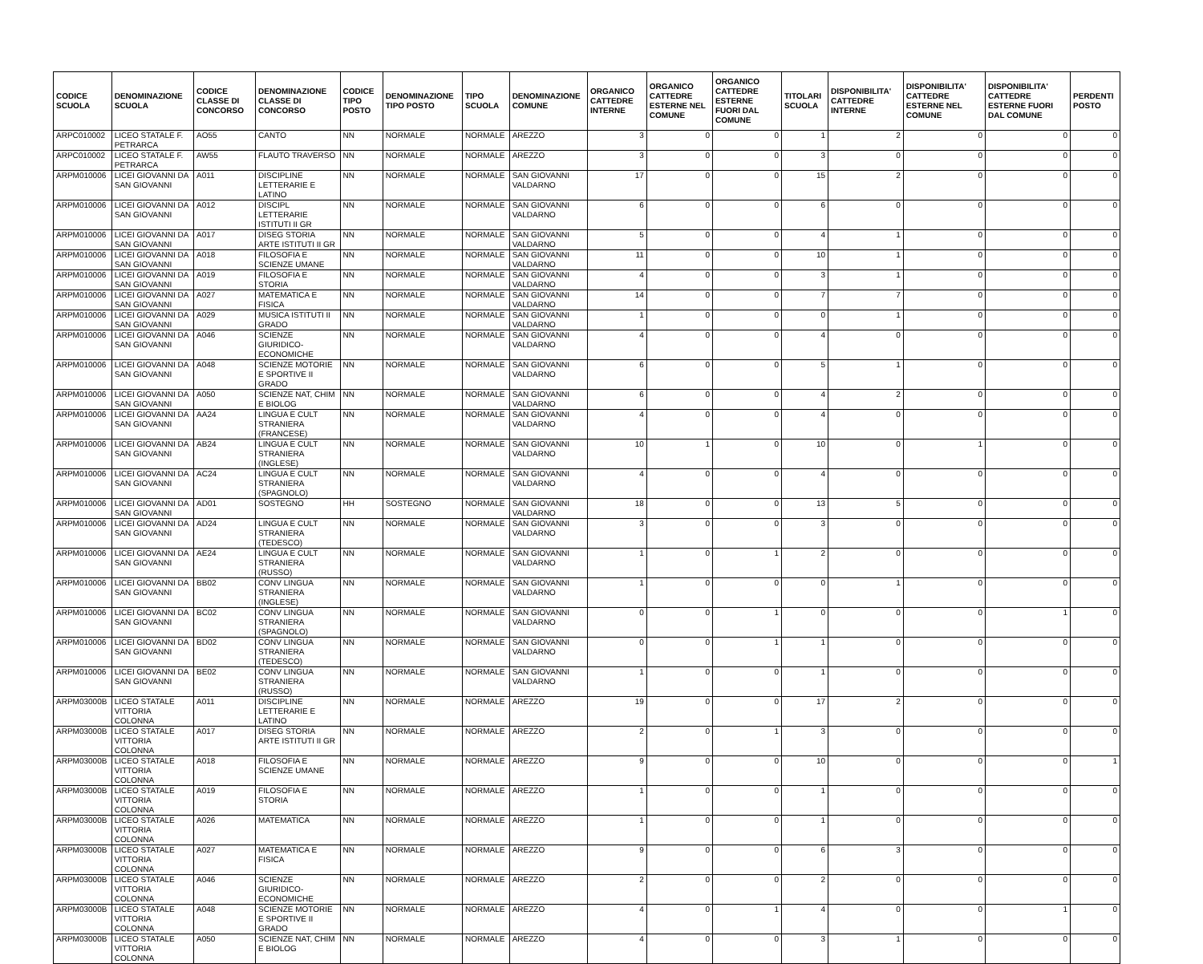| CODICE SCUOLA | DENOMINAZIONE SCUOLA | CODICE CLASSE DI CONCORSO | DENOMINAZIONE CLASSE DI CONCORSO | CODICE TIPO POSTO | DENOMINAZIONE TIPO POSTO | TIPO SCUOLA | DENOMINAZIONE COMUNE | ORGANICO CATTEDRE INTERNE | ORGANICO CATTEDRE ESTERNE NEL COMUNE | ORGANICO CATTEDRE ESTERNE FUORI DAL COMUNE | TITOLARI SCUOLA | DISPONIBILITA' CATTEDRE INTERNE | DISPONIBILITA' CATTEDRE ESTERNE NEL COMUNE | DISPONIBILITA' CATTEDRE ESTERNE FUORI DAL COMUNE | PERDENTI POSTO |
| --- | --- | --- | --- | --- | --- | --- | --- | --- | --- | --- | --- | --- | --- | --- | --- |
| ARPC010002 | LICEO STATALE F. PETRARCA | AO55 | CANTO | NN | NORMALE | NORMALE | AREZZO | 3 | 0 | 0 | 1 | 2 | 0 | 0 | 0 |
| ARPC010002 | LICEO STATALE F. PETRARCA | AW55 | FLAUTO TRAVERSO | NN | NORMALE | NORMALE | AREZZO | 3 | 0 | 0 | 3 | 0 | 0 | 0 | 0 |
| ARPM010006 | LICEI GIOVANNI DA SAN GIOVANNI | A011 | DISCIPLINE LETTERARIE E LATINO | NN | NORMALE | NORMALE | SAN GIOVANNI VALDARNO | 17 | 0 | 0 | 15 | 2 | 0 | 0 | 0 |
| ARPM010006 | LICEI GIOVANNI DA SAN GIOVANNI | A012 | DISCIPL LETTERARIE ISTITUTI II GR | NN | NORMALE | NORMALE | SAN GIOVANNI VALDARNO | 6 | 0 | 0 | 6 | 0 | 0 | 0 | 0 |
| ARPM010006 | LICEI GIOVANNI DA SAN GIOVANNI | A017 | DISEG STORIA ARTE ISTITUTI II GR | NN | NORMALE | NORMALE | SAN GIOVANNI VALDARNO | 5 | 0 | 0 | 4 | 1 | 0 | 0 | 0 |
| ARPM010006 | LICEI GIOVANNI DA SAN GIOVANNI | A018 | FILOSOFIA E SCIENZE UMANE | NN | NORMALE | NORMALE | SAN GIOVANNI VALDARNO | 11 | 0 | 0 | 10 | 1 | 0 | 0 | 0 |
| ARPM010006 | LICEI GIOVANNI DA SAN GIOVANNI | A019 | FILOSOFIA E STORIA | NN | NORMALE | NORMALE | SAN GIOVANNI VALDARNO | 4 | 0 | 0 | 3 | 1 | 0 | 0 | 0 |
| ARPM010006 | LICEI GIOVANNI DA SAN GIOVANNI | A027 | MATEMATICA E FISICA | NN | NORMALE | NORMALE | SAN GIOVANNI VALDARNO | 14 | 0 | 0 | 7 | 7 | 0 | 0 | 0 |
| ARPM010006 | LICEI GIOVANNI DA SAN GIOVANNI | A029 | MUSICA ISTITUTI II GRADO | NN | NORMALE | NORMALE | SAN GIOVANNI VALDARNO | 1 | 0 | 0 | 0 | 1 | 0 | 0 | 0 |
| ARPM010006 | LICEI GIOVANNI DA SAN GIOVANNI | A046 | SCIENZE GIURIDICO-ECONOMICHE | NN | NORMALE | NORMALE | SAN GIOVANNI VALDARNO | 4 | 0 | 0 | 4 | 0 | 0 | 0 | 0 |
| ARPM010006 | LICEI GIOVANNI DA SAN GIOVANNI | A048 | SCIENZE MOTORIE E SPORTIVE II GRADO | NN | NORMALE | NORMALE | SAN GIOVANNI VALDARNO | 6 | 0 | 0 | 5 | 1 | 0 | 0 | 0 |
| ARPM010006 | LICEI GIOVANNI DA SAN GIOVANNI | A050 | SCIENZE NAT, CHIM E BIOLOG | NN | NORMALE | NORMALE | SAN GIOVANNI VALDARNO | 6 | 0 | 0 | 4 | 2 | 0 | 0 | 0 |
| ARPM010006 | LICEI GIOVANNI DA SAN GIOVANNI | AA24 | LINGUA E CULT STRANIERA (FRANCESE) | NN | NORMALE | NORMALE | SAN GIOVANNI VALDARNO | 4 | 0 | 0 | 4 | 0 | 0 | 0 | 0 |
| ARPM010006 | LICEI GIOVANNI DA SAN GIOVANNI | AB24 | LINGUA E CULT STRANIERA (INGLESE) | NN | NORMALE | NORMALE | SAN GIOVANNI VALDARNO | 10 | 1 | 0 | 10 | 0 | 1 | 0 | 0 |
| ARPM010006 | LICEI GIOVANNI DA SAN GIOVANNI | AC24 | LINGUA E CULT STRANIERA (SPAGNOLO) | NN | NORMALE | NORMALE | SAN GIOVANNI VALDARNO | 4 | 0 | 0 | 4 | 0 | 0 | 0 | 0 |
| ARPM010006 | LICEI GIOVANNI DA SAN GIOVANNI | AD01 | SOSTEGNO | HH | SOSTEGNO | NORMALE | SAN GIOVANNI VALDARNO | 18 | 0 | 0 | 13 | 5 | 0 | 0 | 0 |
| ARPM010006 | LICEI GIOVANNI DA SAN GIOVANNI | AD24 | LINGUA E CULT STRANIERA (TEDESCO) | NN | NORMALE | NORMALE | SAN GIOVANNI VALDARNO | 3 | 0 | 0 | 3 | 0 | 0 | 0 | 0 |
| ARPM010006 | LICEI GIOVANNI DA SAN GIOVANNI | AE24 | LINGUA E CULT STRANIERA (RUSSO) | NN | NORMALE | NORMALE | SAN GIOVANNI VALDARNO | 1 | 0 | 1 | 2 | 0 | 0 | 0 | 0 |
| ARPM010006 | LICEI GIOVANNI DA SAN GIOVANNI | BB02 | CONV LINGUA STRANIERA (INGLESE) | NN | NORMALE | NORMALE | SAN GIOVANNI VALDARNO | 1 | 0 | 0 | 0 | 1 | 0 | 0 | 0 |
| ARPM010006 | LICEI GIOVANNI DA SAN GIOVANNI | BC02 | CONV LINGUA STRANIERA (SPAGNOLO) | NN | NORMALE | NORMALE | SAN GIOVANNI VALDARNO | 0 | 0 | 1 | 0 | 0 | 0 | 1 | 0 |
| ARPM010006 | LICEI GIOVANNI DA SAN GIOVANNI | BD02 | CONV LINGUA STRANIERA (TEDESCO) | NN | NORMALE | NORMALE | SAN GIOVANNI VALDARNO | 0 | 0 | 1 | 1 | 0 | 0 | 0 | 0 |
| ARPM010006 | LICEI GIOVANNI DA SAN GIOVANNI | BE02 | CONV LINGUA STRANIERA (RUSSO) | NN | NORMALE | NORMALE | SAN GIOVANNI VALDARNO | 1 | 0 | 0 | 1 | 0 | 0 | 0 | 0 |
| ARPM03000B | LICEO STATALE VITTORIA COLONNA | A011 | DISCIPLINE LETTERARIE E LATINO | NN | NORMALE | NORMALE | AREZZO | 19 | 0 | 0 | 17 | 2 | 0 | 0 | 0 |
| ARPM03000B | LICEO STATALE VITTORIA COLONNA | A017 | DISEG STORIA ARTE ISTITUTI II GR | NN | NORMALE | NORMALE | AREZZO | 2 | 0 | 1 | 3 | 0 | 0 | 0 | 0 |
| ARPM03000B | LICEO STATALE VITTORIA COLONNA | A018 | FILOSOFIA E SCIENZE UMANE | NN | NORMALE | NORMALE | AREZZO | 9 | 0 | 0 | 10 | 0 | 0 | 0 | 1 |
| ARPM03000B | LICEO STATALE VITTORIA COLONNA | A019 | FILOSOFIA E STORIA | NN | NORMALE | NORMALE | AREZZO | 1 | 0 | 0 | 1 | 0 | 0 | 0 | 0 |
| ARPM03000B | LICEO STATALE VITTORIA COLONNA | A026 | MATEMATICA | NN | NORMALE | NORMALE | AREZZO | 1 | 0 | 0 | 1 | 0 | 0 | 0 | 0 |
| ARPM03000B | LICEO STATALE VITTORIA COLONNA | A027 | MATEMATICA E FISICA | NN | NORMALE | NORMALE | AREZZO | 9 | 0 | 0 | 6 | 3 | 0 | 0 | 0 |
| ARPM03000B | LICEO STATALE VITTORIA COLONNA | A046 | SCIENZE GIURIDICO-ECONOMICHE | NN | NORMALE | NORMALE | AREZZO | 2 | 0 | 0 | 2 | 0 | 0 | 0 | 0 |
| ARPM03000B | LICEO STATALE VITTORIA COLONNA | A048 | SCIENZE MOTORIE E SPORTIVE II GRADO | NN | NORMALE | NORMALE | AREZZO | 4 | 0 | 1 | 4 | 0 | 0 | 1 | 0 |
| ARPM03000B | LICEO STATALE VITTORIA COLONNA | A050 | SCIENZE NAT, CHIM E BIOLOG | NN | NORMALE | NORMALE | AREZZO | 4 | 0 | 0 | 3 | 1 | 0 | 0 | 0 |